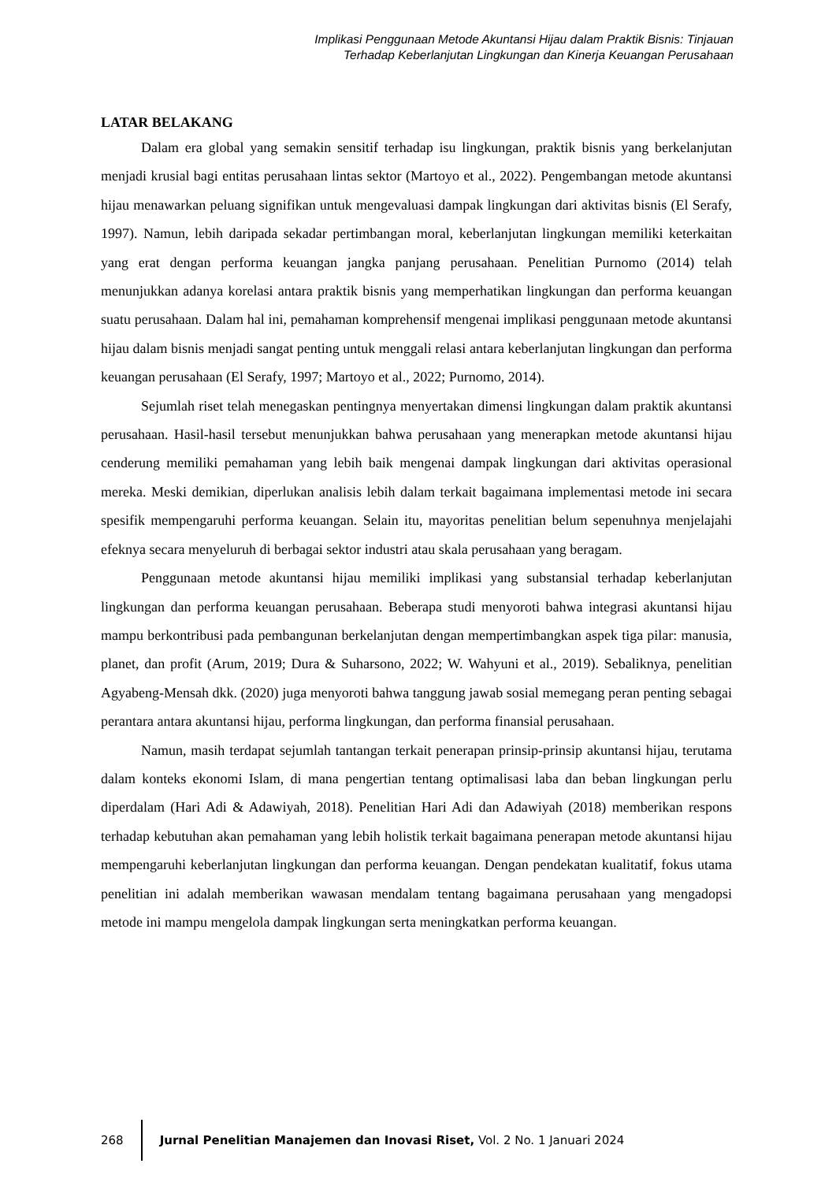Implikasi Penggunaan Metode Akuntansi Hijau dalam Praktik Bisnis: Tinjauan
Terhadap Keberlanjutan Lingkungan dan Kinerja Keuangan Perusahaan
LATAR BELAKANG
Dalam era global yang semakin sensitif terhadap isu lingkungan, praktik bisnis yang berkelanjutan menjadi krusial bagi entitas perusahaan lintas sektor (Martoyo et al., 2022). Pengembangan metode akuntansi hijau menawarkan peluang signifikan untuk mengevaluasi dampak lingkungan dari aktivitas bisnis (El Serafy, 1997). Namun, lebih daripada sekadar pertimbangan moral, keberlanjutan lingkungan memiliki keterkaitan yang erat dengan performa keuangan jangka panjang perusahaan. Penelitian Purnomo (2014) telah menunjukkan adanya korelasi antara praktik bisnis yang memperhatikan lingkungan dan performa keuangan suatu perusahaan. Dalam hal ini, pemahaman komprehensif mengenai implikasi penggunaan metode akuntansi hijau dalam bisnis menjadi sangat penting untuk menggali relasi antara keberlanjutan lingkungan dan performa keuangan perusahaan (El Serafy, 1997; Martoyo et al., 2022; Purnomo, 2014).
Sejumlah riset telah menegaskan pentingnya menyertakan dimensi lingkungan dalam praktik akuntansi perusahaan. Hasil-hasil tersebut menunjukkan bahwa perusahaan yang menerapkan metode akuntansi hijau cenderung memiliki pemahaman yang lebih baik mengenai dampak lingkungan dari aktivitas operasional mereka. Meski demikian, diperlukan analisis lebih dalam terkait bagaimana implementasi metode ini secara spesifik mempengaruhi performa keuangan. Selain itu, mayoritas penelitian belum sepenuhnya menjelajahi efeknya secara menyeluruh di berbagai sektor industri atau skala perusahaan yang beragam.
Penggunaan metode akuntansi hijau memiliki implikasi yang substansial terhadap keberlanjutan lingkungan dan performa keuangan perusahaan. Beberapa studi menyoroti bahwa integrasi akuntansi hijau mampu berkontribusi pada pembangunan berkelanjutan dengan mempertimbangkan aspek tiga pilar: manusia, planet, dan profit (Arum, 2019; Dura & Suharsono, 2022; W. Wahyuni et al., 2019). Sebaliknya, penelitian Agyabeng-Mensah dkk. (2020) juga menyoroti bahwa tanggung jawab sosial memegang peran penting sebagai perantara antara akuntansi hijau, performa lingkungan, dan performa finansial perusahaan.
Namun, masih terdapat sejumlah tantangan terkait penerapan prinsip-prinsip akuntansi hijau, terutama dalam konteks ekonomi Islam, di mana pengertian tentang optimalisasi laba dan beban lingkungan perlu diperdalam (Hari Adi & Adawiyah, 2018). Penelitian Hari Adi dan Adawiyah (2018) memberikan respons terhadap kebutuhan akan pemahaman yang lebih holistik terkait bagaimana penerapan metode akuntansi hijau mempengaruhi keberlanjutan lingkungan dan performa keuangan. Dengan pendekatan kualitatif, fokus utama penelitian ini adalah memberikan wawasan mendalam tentang bagaimana perusahaan yang mengadopsi metode ini mampu mengelola dampak lingkungan serta meningkatkan performa keuangan.
268
Jurnal Penelitian Manajemen dan Inovasi Riset, Vol. 2 No. 1 Januari 2024